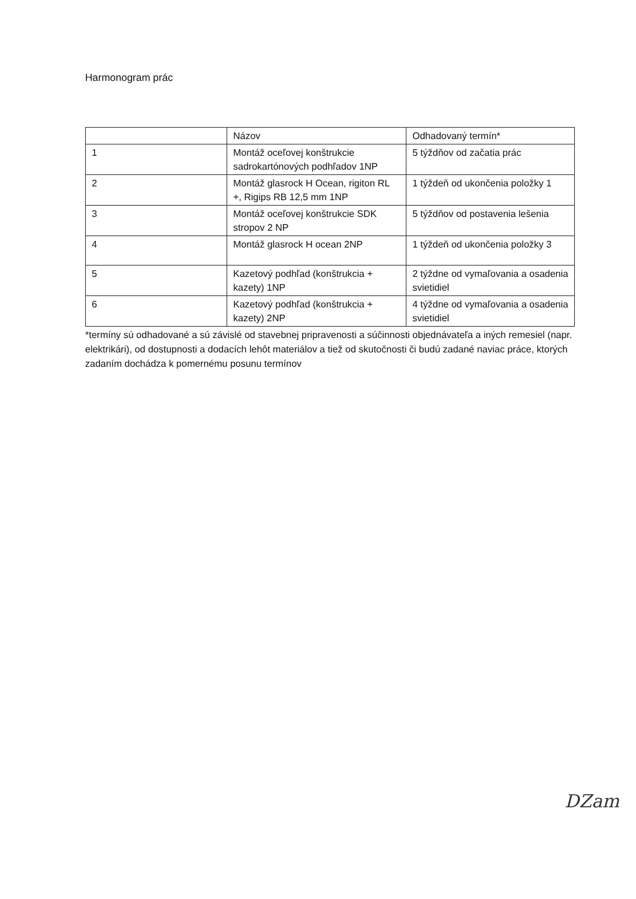Harmonogram prác
| | Názov | Odhadovaný termín* |
| 1 | Montáž oceľovej konštrukcie sadrokartónových podhľadov 1NP | 5 týždňov od začatia prác |
| 2 | Montáž glasrock H Ocean, rigiton RL +, Rigips RB 12,5 mm 1NP | 1 týždeň od ukončenia položky 1 |
| 3 | Montáž oceľovej konštrukcie SDK stropov 2 NP | 5 týždňov od postavenia lešenia |
| 4 | Montáž glasrock H ocean 2NP | 1 týždeň od ukončenia položky 3 |
| 5 | Kazetový podhľad (konštrukcia + kazety) 1NP | 2 týždne od vymaľovania a osadenia svietidiel |
| 6 | Kazetový podhľad (konštrukcia + kazety) 2NP | 4 týždne od vymaľovania a osadenia svietidiel |
*termíny sú odhadované a sú závislé od stavebnej pripravenosti a súčinnosti objednávateľa a iných remesiel (napr. elektrikári), od dostupnosti a dodacích lehôt materiálov a tiež od skutočnosti či budú zadané naviac práce, ktorých zadaním dochádza k pomernému posunu termínov
Ǳam